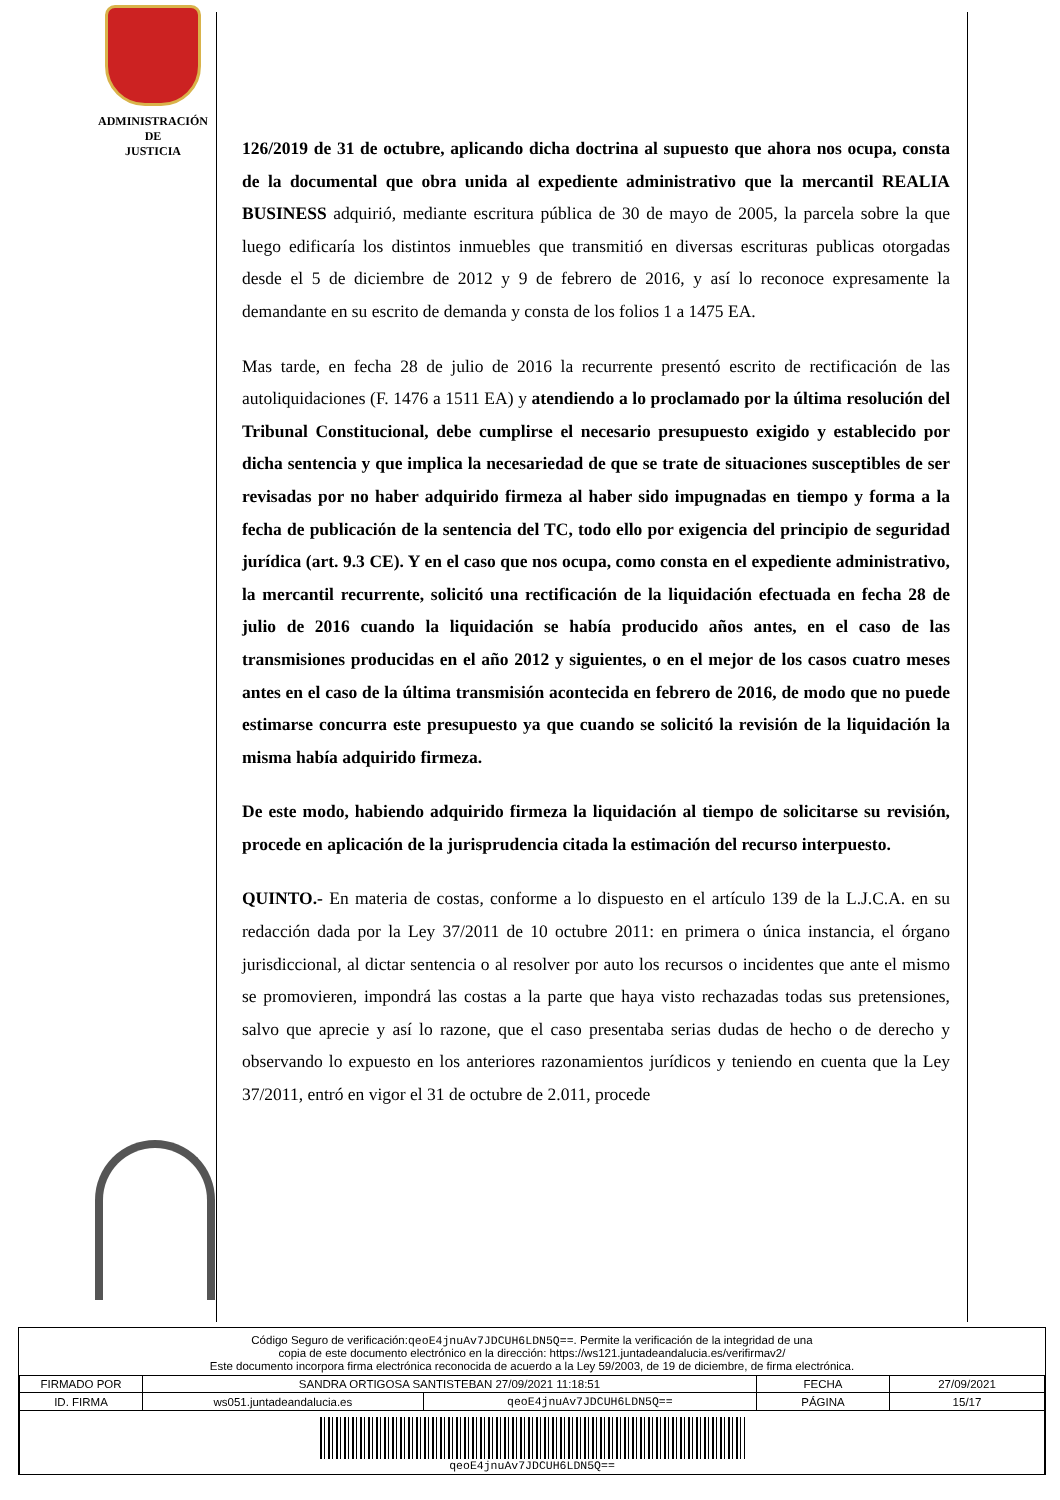ADMINISTRACIÓN
DE
JUSTICIA
126/2019 de 31 de octubre, aplicando dicha doctrina al supuesto que ahora nos ocupa, consta de la documental que obra unida al expediente administrativo que la mercantil REALIA BUSINESS adquirió, mediante escritura pública de 30 de mayo de 2005, la parcela sobre la que luego edificaría los distintos inmuebles que transmitió en diversas escrituras publicas otorgadas desde el 5 de diciembre de 2012 y 9 de febrero de 2016, y así lo reconoce expresamente la demandante en su escrito de demanda y consta de los folios 1 a 1475 EA.
Mas tarde, en fecha 28 de julio de 2016 la recurrente presentó escrito de rectificación de las autoliquidaciones (F. 1476 a 1511 EA) y atendiendo a lo proclamado por la última resolución del Tribunal Constitucional, debe cumplirse el necesario presupuesto exigido y establecido por dicha sentencia y que implica la necesariedad de que se trate de situaciones susceptibles de ser revisadas por no haber adquirido firmeza al haber sido impugnadas en tiempo y forma a la fecha de publicación de la sentencia del TC, todo ello por exigencia del principio de seguridad jurídica (art. 9.3 CE). Y en el caso que nos ocupa, como consta en el expediente administrativo, la mercantil recurrente, solicitó una rectificación de la liquidación efectuada en fecha 28 de julio de 2016 cuando la liquidación se había producido años antes, en el caso de las transmisiones producidas en el año 2012 y siguientes, o en el mejor de los casos cuatro meses antes en el caso de la última transmisión acontecida en febrero de 2016, de modo que no puede estimarse concurra este presupuesto ya que cuando se solicitó la revisión de la liquidación la misma había adquirido firmeza.
De este modo, habiendo adquirido firmeza la liquidación al tiempo de solicitarse su revisión, procede en aplicación de la jurisprudencia citada la estimación del recurso interpuesto.
QUINTO.- En materia de costas, conforme a lo dispuesto en el artículo 139 de la L.J.C.A. en su redacción dada por la Ley 37/2011 de 10 octubre 2011: en primera o única instancia, el órgano jurisdiccional, al dictar sentencia o al resolver por auto los recursos o incidentes que ante el mismo se promovieren, impondrá las costas a la parte que haya visto rechazadas todas sus pretensiones, salvo que aprecie y así lo razone, que el caso presentaba serias dudas de hecho o de derecho y observando lo expuesto en los anteriores razonamientos jurídicos y teniendo en cuenta que la Ley 37/2011, entró en vigor el 31 de octubre de 2.011, procede
Código Seguro de verificación:qeoE4jnuAv7JDCUH6LDN5Q==. Permite la verificación de la integridad de una
copia de este documento electrónico en la dirección: https://ws121.juntadeandalucia.es/verifirmav2/
Este documento incorpora firma electrónica reconocida de acuerdo a la Ley 59/2003, de 19 de diciembre, de firma electrónica.
| FIRMADO POR | SANDRA ORTIGOSA SANTISTEBAN 27/09/2021 11:18:51 | | FECHA | 27/09/2021 |
| ID. FIRMA | ws051.juntadeandalucia.es | qeoE4jnuAv7JDCUH6LDN5Q== | PÁGINA | 15/17 |
| qeoE4jnuAv7JDCUH6LDN5Q== | | | | |